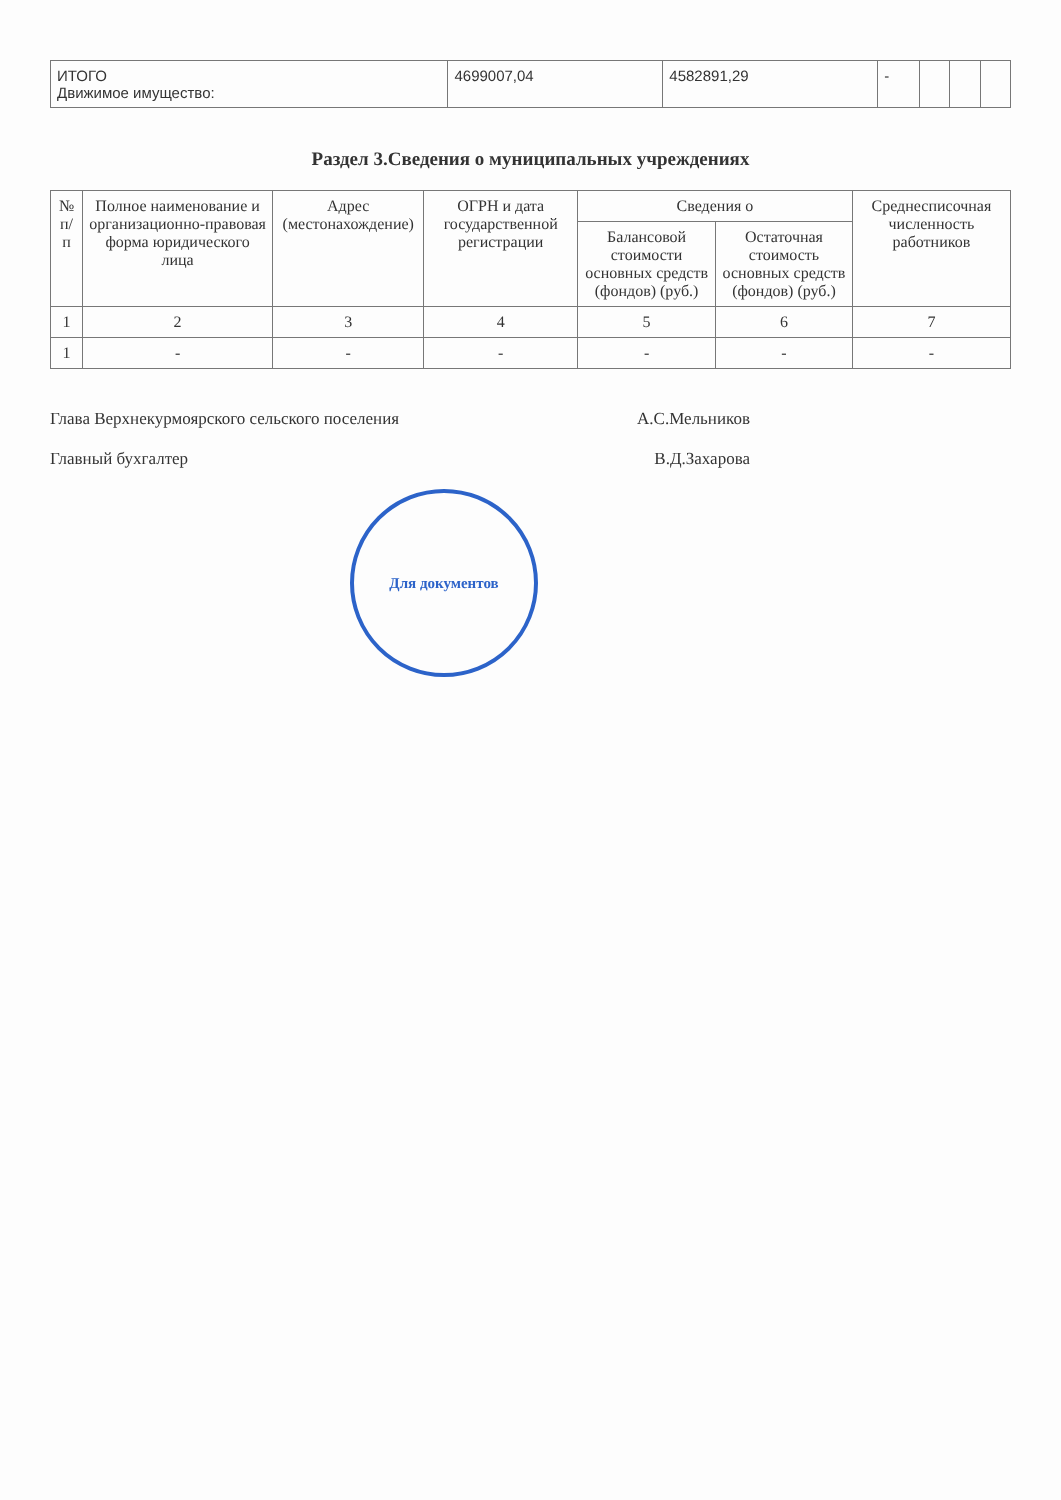| ИТОГО Движимое имущество: | 4699007,04 | 4582891,29 | - | | | |
Раздел 3.Сведения о муниципальных учреждениях
| № п/п | Полное наименование и организационно-правовая форма юридического лица | Адрес (местонахождение) | ОГРН и дата государственной регистрации | Сведения о | | Среднесписочная численность работников |
| --- | --- | --- | --- | --- | --- | --- |
| | | | | Балансовой стоимости основных средств (фондов) (руб.) | Остаточная стоимость основных средств (фондов) (руб.) | |
| 1 | 2 | 3 | 4 | 5 | 6 | 7 |
| 1 | - | - | - | - | - | - |
Глава Верхнекурмоярского сельского поселения А.С.Мельников
Главный бухгалтер В.Д.Захарова
Для документов